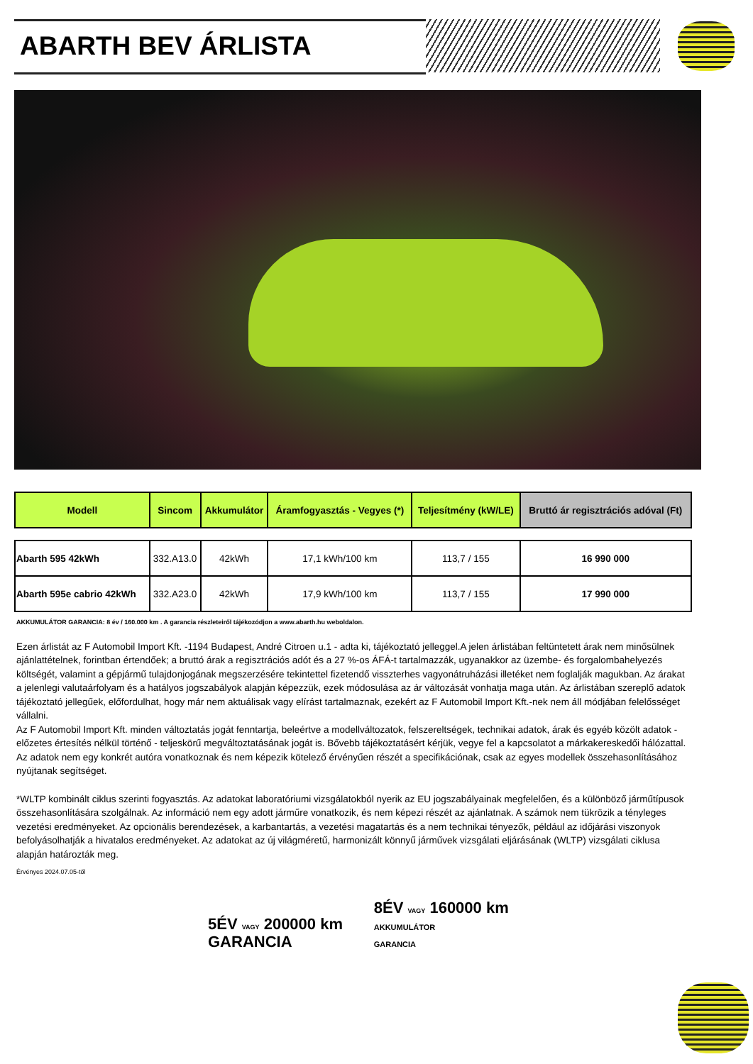ABARTH BEV ÁRLISTA
| Modell | Sincom | Akkumulátor | Áramfogyasztás - Vegyes (*) | Teljesítmény (kW/LE) | Bruttó ár regisztrációs adóval (Ft) |
| --- | --- | --- | --- | --- | --- |
| Abarth 595 42kWh | 332.A13.0 | 42kWh | 17,1 kWh/100 km | 113,7 / 155 | 16 990 000 |
| Abarth 595e cabrio 42kWh | 332.A23.0 | 42kWh | 17,9 kWh/100 km | 113,7 / 155 | 17 990 000 |
AKKUMULÁTOR GARANCIA: 8 év / 160.000 km . A garancia részleteiről tájékozódjon a www.abarth.hu weboldalon.
Ezen árlistát az F Automobil Import Kft. -1194 Budapest, André Citroen u.1 - adta ki, tájékoztató jelleggel.A jelen árlistában feltüntetett árak nem minősülnek ajánlattételnek, forintban értendőek; a bruttó árak a regisztrációs adót és a 27 %-os ÁFÁ-t tartalmazzák, ugyanakkor az üzembe- és forgalombahelyezés költségét, valamint a gépjármű tulajdonjogának megszerzésére tekintettel fizetendő visszterhes vagyonátruházási illetéket nem foglalják magukban. Az árakat a jelenlegi valutaárfolyam és a hatályos jogszabályok alapján képezzük, ezek módosulása az ár változását vonhatja maga után. Az árlistában szereplő adatok tájékoztató jellegűek, előfordulhat, hogy már nem aktuálisak vagy elírást tartalmaznak, ezekért az F Automobil Import Kft.-nek nem áll módjában felelősséget vállalni.
Az F Automobil Import Kft. minden változtatás jogát fenntartja, beleértve a modellváltozatok, felszereltségek, technikai adatok, árak és egyéb közölt adatok - előzetes értesítés nélkül történő - teljeskörű megváltoztatásának jogát is. Bővebb tájékoztatásért kérjük, vegye fel a kapcsolatot a márkakereskedői hálózattal. Az adatok nem egy konkrét autóra vonatkoznak és nem képezik kötelező érvényűen részét a specifikációnak, csak az egyes modellek összehasonlításához nyújtanak segítséget.
*WLTP kombinált ciklus szerinti fogyasztás. Az adatokat laboratóriumi vizsgálatokból nyerik az EU jogszabályainak megfelelően, és a különböző járműtípusok összehasonlítására szolgálnak. Az információ nem egy adott járműre vonatkozik, és nem képezi részét az ajánlatnak. A számok nem tükrözik a tényleges vezetési eredményeket. Az opcionális berendezések, a karbantartás, a vezetési magatartás és a nem technikai tényezők, például az időjárási viszonyok befolyásolhatják a hivatalos eredményeket. Az adatokat az új világméretű, harmonizált könnyű járművek vizsgálati eljárásának (WLTP) vizsgálati ciklusa alapján határozták meg.
Érvényes 2024.07.05-től
5ÉV VAGY 200000 km
GARANCIA
8ÉV VAGY 160000 km
AKKUMULÁTOR
GARANCIA